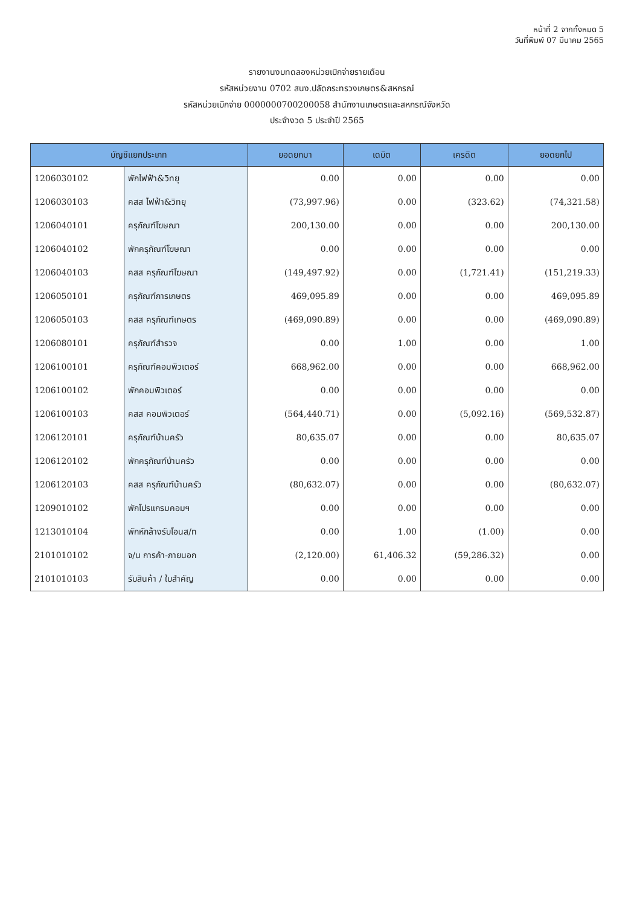หน้าที่ 2 จากทั้งหมด 5
วันที่พิมพ์ 07 มีนาคม 2565
รายงานงบทดลองหน่วยเบิกจ่ายรายเดือน
รหัสหน่วยงาน 0702 สนง.ปลัดกระทรวงเกษตร&สหกรณ์
รหัสหน่วยเบิกจ่าย 0000000700200058 สำนักงานเกษตรและสหกรณ์จังหวัด
ประจำงวด 5 ประจำปี 2565
| บัญชีแยกประเภท | | ยอดยกมา | เดบิต | เครดิต | ยอดยกไป |
| --- | --- | --- | --- | --- | --- |
| 1206030102 | พักไฟฟ้า&วิทยุ | 0.00 | 0.00 | 0.00 | 0.00 |
| 1206030103 | คสส ไฟฟ้า&วิทยุ | (73,997.96) | 0.00 | (323.62) | (74,321.58) |
| 1206040101 | ครุภัณฑ์โฆษณา | 200,130.00 | 0.00 | 0.00 | 200,130.00 |
| 1206040102 | พักครุภัณฑ์โฆษณา | 0.00 | 0.00 | 0.00 | 0.00 |
| 1206040103 | คสส ครุภัณฑ์โฆษณา | (149,497.92) | 0.00 | (1,721.41) | (151,219.33) |
| 1206050101 | ครุภัณฑ์การเกษตร | 469,095.89 | 0.00 | 0.00 | 469,095.89 |
| 1206050103 | คสส ครุภัณฑ์เกษตร | (469,090.89) | 0.00 | 0.00 | (469,090.89) |
| 1206080101 | ครุภัณฑ์สำรวจ | 0.00 | 1.00 | 0.00 | 1.00 |
| 1206100101 | ครุภัณฑ์คอมพิวเตอร์ | 668,962.00 | 0.00 | 0.00 | 668,962.00 |
| 1206100102 | พักคอมพิวเตอร์ | 0.00 | 0.00 | 0.00 | 0.00 |
| 1206100103 | คสส คอมพิวเตอร์ | (564,440.71) | 0.00 | (5,092.16) | (569,532.87) |
| 1206120101 | ครุภัณฑ์บ้านครัว | 80,635.07 | 0.00 | 0.00 | 80,635.07 |
| 1206120102 | พักครุภัณฑ์บ้านครัว | 0.00 | 0.00 | 0.00 | 0.00 |
| 1206120103 | คสส ครุภัณฑ์บ้านครัว | (80,632.07) | 0.00 | 0.00 | (80,632.07) |
| 1209010102 | พักโปรแกรมคอมฯ | 0.00 | 0.00 | 0.00 | 0.00 |
| 1213010104 | พักหักล้างรับโอนส/ท | 0.00 | 1.00 | (1.00) | 0.00 |
| 2101010102 | จ/น การค้า-ภายนอก | (2,120.00) | 61,406.32 | (59,286.32) | 0.00 |
| 2101010103 | รับสินค้า / ใบสำคัญ | 0.00 | 0.00 | 0.00 | 0.00 |